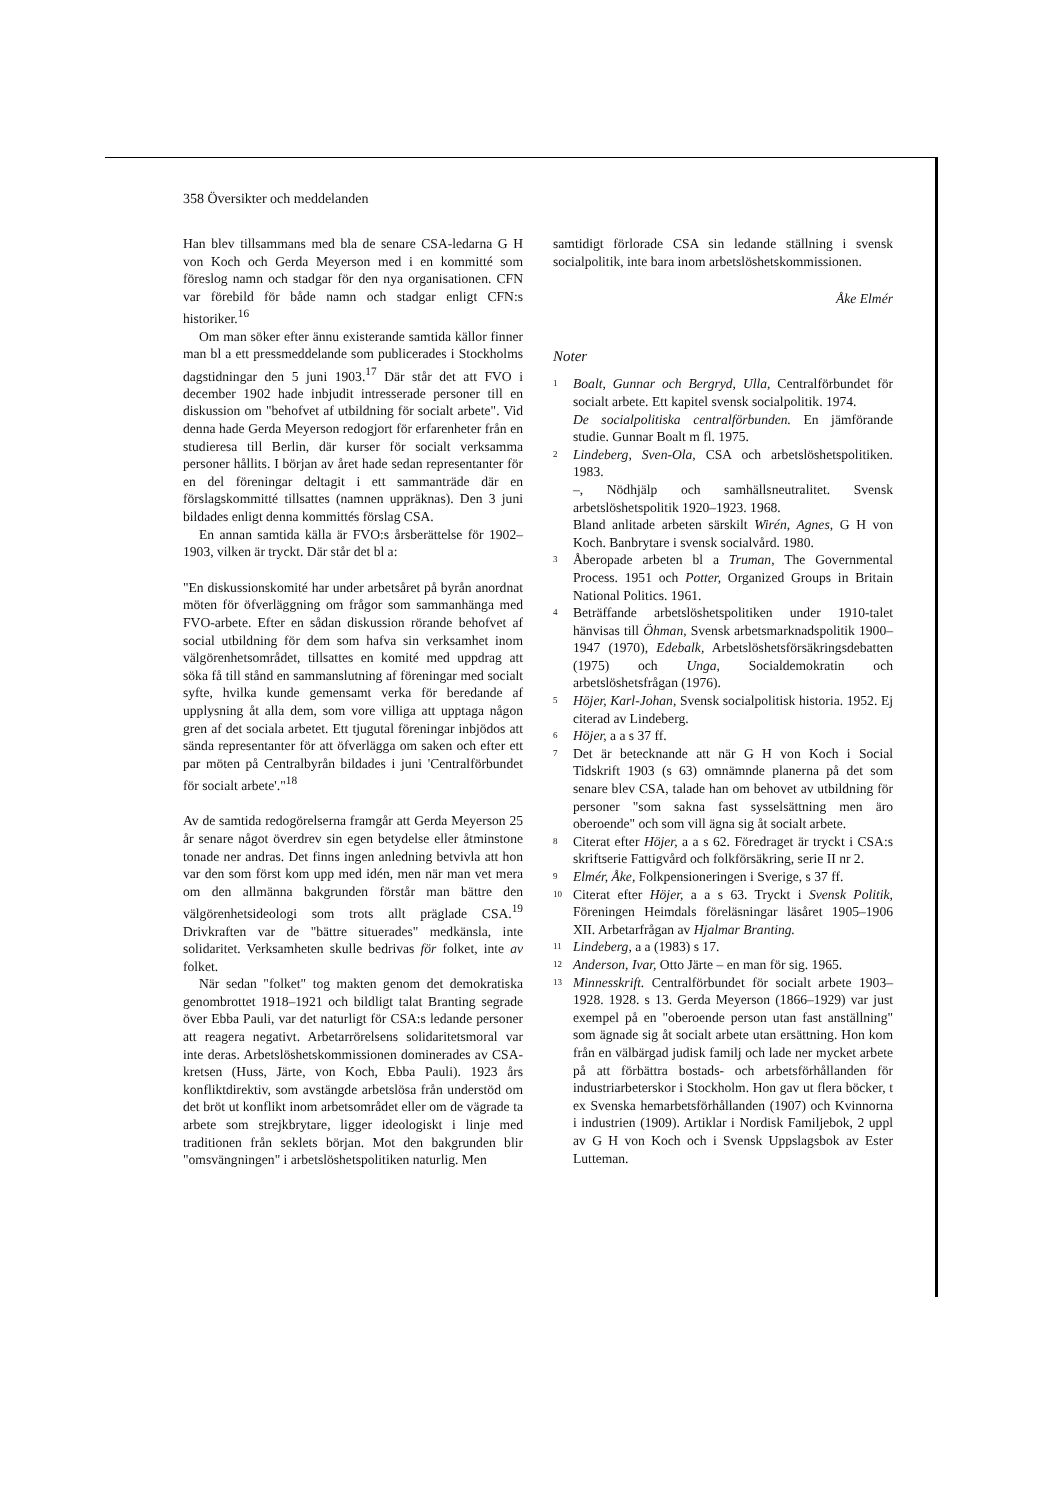358 Översikter och meddelanden
Han blev tillsammans med bla de senare CSA-ledarna G H von Koch och Gerda Meyerson med i en kommitté som föreslog namn och stadgar för den nya organisationen. CFN var förebild för både namn och stadgar enligt CFN:s historiker.<sup>16</sup>
Om man söker efter ännu existerande samtida källor finner man bl a ett pressmeddelande som publicerades i Stockholms dagstidningar den 5 juni 1903.<sup>17</sup> Där står det att FVO i december 1902 hade inbjudit intresserade personer till en diskussion om "behofvet af utbildning för socialt arbete". Vid denna hade Gerda Meyerson redogjort för erfarenheter från en studieresa till Berlin, där kurser för socialt verksamma personer hållits. I början av året hade sedan representanter för en del föreningar deltagit i ett sammanträde där en förslagskommitté tillsattes (namnen uppräknas). Den 3 juni bildades enligt denna kommittés förslag CSA.
En annan samtida källa är FVO:s årsberättelse för 1902–1903, vilken är tryckt. Där står det bl a:
"En diskussionskomité har under arbetsåret på byrån anordnat möten för öfverläggning om frågor som sammanhänga med FVO-arbete. Efter en sådan diskussion rörande behofvet af social utbildning för dem som hafva sin verksamhet inom välgörenhetsområdet, tillsattes en komité med uppdrag att söka få till stånd en sammanslutning af föreningar med socialt syfte, hvilka kunde gemensamt verka för beredande af upplysning åt alla dem, som vore villiga att upptaga någon gren af det sociala arbetet. Ett tjugutal föreningar inbjödos att sända representanter för att öfverlägga om saken och efter ett par möten på Centralbyrån bildades i juni 'Centralförbundet för socialt arbete'."<sup>18</sup>
Av de samtida redogörelserna framgår att Gerda Meyerson 25 år senare något överdrev sin egen betydelse eller åtminstone tonade ner andras. Det finns ingen anledning betvivla att hon var den som först kom upp med idén, men när man vet mera om den allmänna bakgrunden förstår man bättre den välgörenhetsideologi som trots allt präglade CSA.<sup>19</sup> Drivkraften var de "bättre situerades" medkänsla, inte solidaritet. Verksamheten skulle bedrivas för folket, inte av folket.
När sedan "folket" tog makten genom det demokratiska genombrottet 1918–1921 och bildligt talat Branting segrade över Ebba Pauli, var det naturligt för CSA:s ledande personer att reagera negativt. Arbetarrörelsens solidaritetsmoral var inte deras. Arbetslöshetskommissionen dominerades av CSA-kretsen (Huss, Järte, von Koch, Ebba Pauli). 1923 års konfliktdirektiv, som avstängde arbetslösa från understöd om det bröt ut konflikt inom arbetsområdet eller om de vägrade ta arbete som strejkbrytare, ligger ideologiskt i linje med traditionen från seklets början. Mot den bakgrunden blir "omsvängningen" i arbetslöshetspolitiken naturlig. Men
samtidigt förlorade CSA sin ledande ställning i svensk socialpolitik, inte bara inom arbetslöshetskommissionen.
Åke Elmér
Noter
1
Boalt, Gunnar och Bergryd, Ulla, Centralförbundet för socialt arbete. Ett kapitel svensk socialpolitik. 1974.
De socialpolitiska centralförbunden. En jämförande studie. Gunnar Boalt m fl. 1975.
2
Lindeberg, Sven-Ola, CSA och arbetslöshetspolitiken. 1983.
–, Nödhjälp och samhällsneutralitet. Svensk arbetslöshetspolitik 1920–1923. 1968.
Bland anlitade arbeten särskilt Wirén, Agnes, G H von Koch. Banbrytare i svensk socialvård. 1980.
3
Åberopade arbeten bl a Truman, The Governmental Process. 1951 och Potter, Organized Groups in Britain National Politics. 1961.
4
Beträffande arbetslöshetspolitiken under 1910-talet hänvisas till Öhman, Svensk arbetsmarknadspolitik 1900–1947 (1970), Edebalk, Arbetslöshetsförsäkringsdebatten (1975) och Unga, Socialdemokratin och arbetslöshetsfrågan (1976).
5
Höjer, Karl-Johan, Svensk socialpolitisk historia. 1952. Ej citerad av Lindeberg.
6
Höjer, a a s 37 ff.
7
Det är betecknande att när G H von Koch i Social Tidskrift 1903 (s 63) omnämnde planerna på det som senare blev CSA, talade han om behovet av utbildning för personer "som sakna fast sysselsättning men äro oberoende" och som vill ägna sig åt socialt arbete.
8
Citerat efter Höjer, a a s 62. Föredraget är tryckt i CSA:s skriftserie Fattigvård och folkförsäkring, serie II nr 2.
9
Elmér, Åke, Folkpensioneringen i Sverige, s 37 ff.
10
Citerat efter Höjer, a a s 63. Tryckt i Svensk Politik, Föreningen Heimdals föreläsningar läsåret 1905–1906 XII. Arbetarfrågan av Hjalmar Branting.
11
Lindeberg, a a (1983) s 17.
12
Anderson, Ivar, Otto Järte – en man för sig. 1965.
13
Minnesskrift. Centralförbundet för socialt arbete 1903–1928. 1928. s 13. Gerda Meyerson (1866–1929) var just exempel på en "oberoende person utan fast anställning" som ägnade sig åt socialt arbete utan ersättning. Hon kom från en välbärgad judisk familj och lade ner mycket arbete på att förbättra bostads- och arbetsförhållanden för industriarbeterskor i Stockholm. Hon gav ut flera böcker, t ex Svenska hemarbetsförhållanden (1907) och Kvinnorna i industrien (1909). Artiklar i Nordisk Familjebok, 2 uppl av G H von Koch och i Svensk Uppslagsbok av Ester Lutteman.